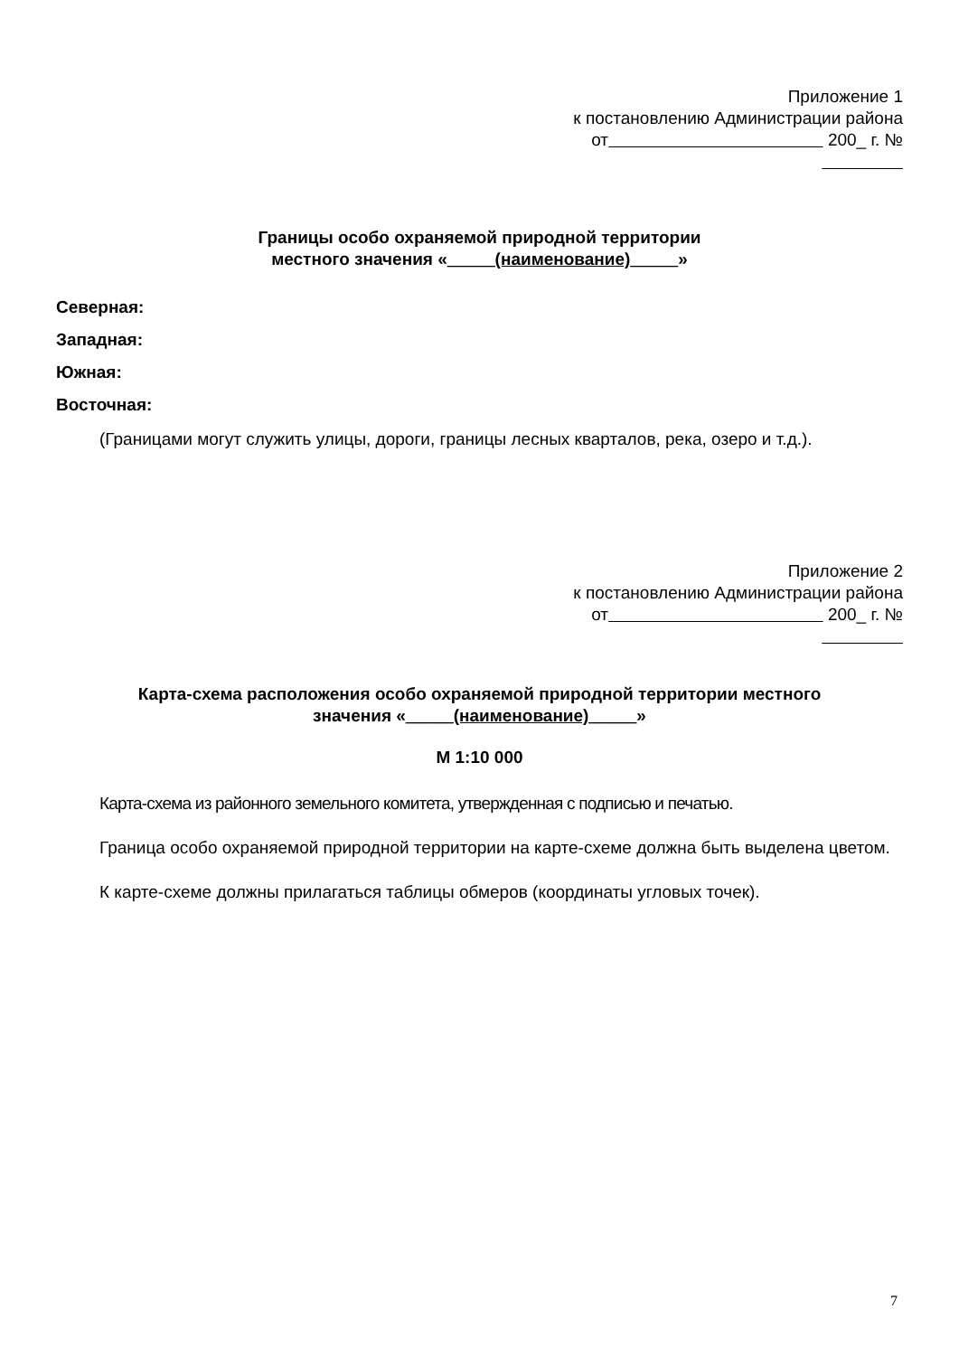Приложение 1
к постановлению Администрации района
от 200_ г. №
Границы особо охраняемой природной территории
местного значения «_____(наименование)_____»
Северная:
Западная:
Южная:
Восточная:
(Границами могут служить улицы, дороги, границы лесных кварталов, река, озеро и т.д.).
Приложение 2
к постановлению Администрации района
от 200_ г. №
Карта-схема расположения особо охраняемой природной территории местного
значения «_____(наименование)_____»
М 1:10 000
Карта-схема из районного земельного комитета, утвержденная с подписью и печатью.
Граница особо охраняемой природной территории на карте-схеме должна быть выделена цветом.
К карте-схеме должны прилагаться таблицы обмеров (координаты угловых точек).
7